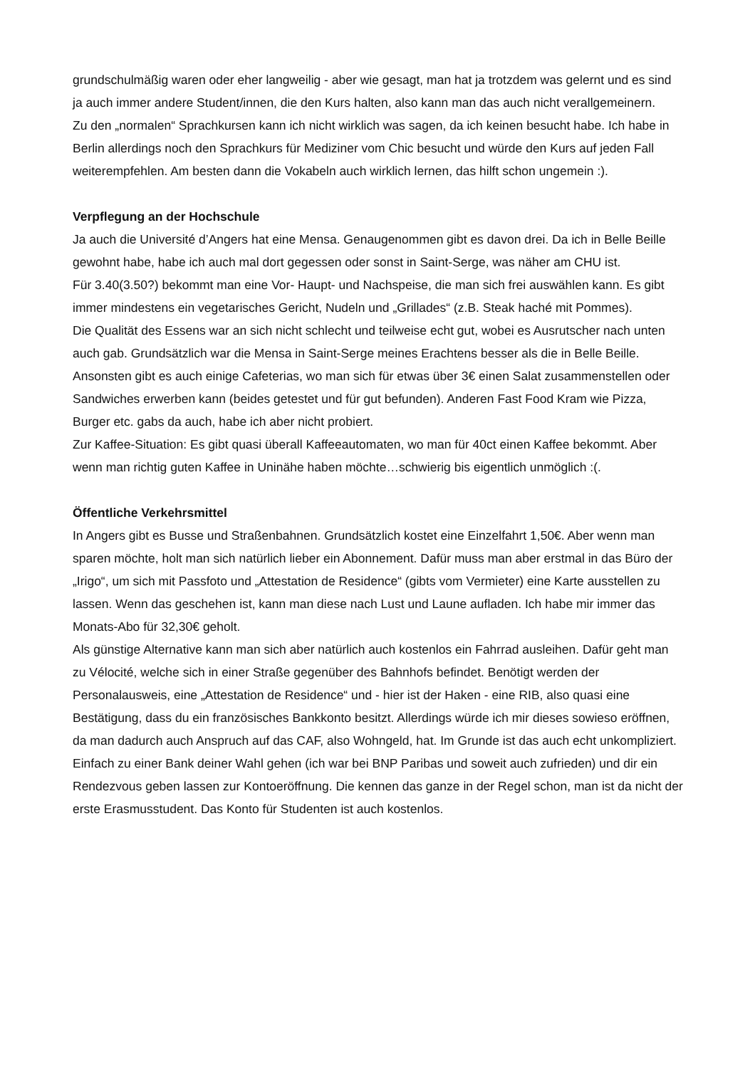grundschulmäßig waren oder eher langweilig - aber wie gesagt, man hat ja trotzdem was gelernt und es sind ja auch immer andere Student/innen, die den Kurs halten, also kann man das auch nicht verallgemeinern.
Zu den „normalen“ Sprachkursen kann ich nicht wirklich was sagen, da ich keinen besucht habe. Ich habe in Berlin allerdings noch den Sprachkurs für Mediziner vom Chic besucht und würde den Kurs auf jeden Fall weiterempfehlen. Am besten dann die Vokabeln auch wirklich lernen, das hilft schon ungemein :).
Verpflegung an der Hochschule
Ja auch die Université d’Angers hat eine Mensa. Genaugenommen gibt es davon drei. Da ich in Belle Beille gewohnt habe, habe ich auch mal dort gegessen oder sonst in Saint-Serge, was näher am CHU ist.
Für 3.40(3.50?) bekommt man eine Vor- Haupt- und Nachspeise, die man sich frei auswählen kann. Es gibt immer mindestens ein vegetarisches Gericht, Nudeln und „Grillades“ (z.B. Steak haché mit Pommes).
Die Qualität des Essens war an sich nicht schlecht und teilweise echt gut, wobei es Ausrutscher nach unten auch gab. Grundsätzlich war die Mensa in Saint-Serge meines Erachtens besser als die in Belle Beille.
Ansonsten gibt es auch einige Cafeterias, wo man sich für etwas über 3€ einen Salat zusammenstellen oder Sandwiches erwerben kann (beides getestet und für gut befunden). Anderen Fast Food Kram wie Pizza, Burger etc. gabs da auch, habe ich aber nicht probiert.
Zur Kaffee-Situation: Es gibt quasi überall Kaffeeautomaten, wo man für 40ct einen Kaffee bekommt. Aber wenn man richtig guten Kaffee in Uninähe haben möchte…schwierig bis eigentlich unmöglich :(.
Öffentliche Verkehrsmittel
In Angers gibt es Busse und Straßenbahnen. Grundsätzlich kostet eine Einzelfahrt 1,50€. Aber wenn man sparen möchte, holt man sich natürlich lieber ein Abonnement. Dafür muss man aber erstmal in das Büro der „Irigo“, um sich mit Passfoto und „Attestation de Residence“ (gibts vom Vermieter) eine Karte ausstellen zu lassen. Wenn das geschehen ist, kann man diese nach Lust und Laune aufladen. Ich habe mir immer das Monats-Abo für 32,30€ geholt.
Als günstige Alternative kann man sich aber natürlich auch kostenlos ein Fahrrad ausleihen. Dafür geht man zu Vélocité, welche sich in einer Straße gegenüber des Bahnhofs befindet. Benötigt werden der Personalausweis, eine „Attestation de Residence“ und - hier ist der Haken - eine RIB, also quasi eine Bestätigung, dass du ein französisches Bankkonto besitzt. Allerdings würde ich mir dieses sowieso eröffnen, da man dadurch auch Anspruch auf das CAF, also Wohngeld, hat. Im Grunde ist das auch echt unkompliziert. Einfach zu einer Bank deiner Wahl gehen (ich war bei BNP Paribas und soweit auch zufrieden) und dir ein Rendezvous geben lassen zur Kontoeröffnung. Die kennen das ganze in der Regel schon, man ist da nicht der erste Erasmusstudent. Das Konto für Studenten ist auch kostenlos.